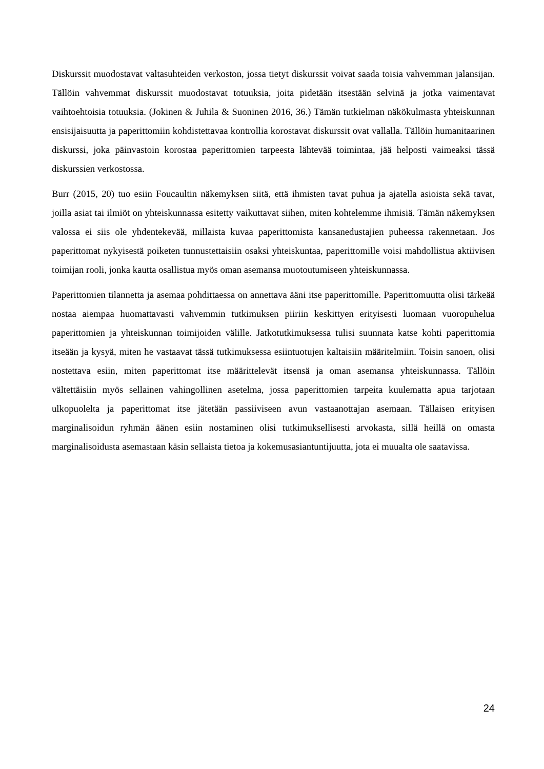Diskurssit muodostavat valtasuhteiden verkoston, jossa tietyt diskurssit voivat saada toisia vahvemman jalansijan. Tällöin vahvemmat diskurssit muodostavat totuuksia, joita pidetään itsestään selvinä ja jotka vaimentavat vaihtoehtoisia totuuksia. (Jokinen & Juhila & Suoninen 2016, 36.) Tämän tutkielman näkökulmasta yhteiskunnan ensisijaisuutta ja paperittomiin kohdistettavaa kontrollia korostavat diskurssit ovat vallalla. Tällöin humanitaarinen diskurssi, joka päinvastoin korostaa paperittomien tarpeesta lähtevää toimintaa, jää helposti vaimeaksi tässä diskurssien verkostossa.
Burr (2015, 20) tuo esiin Foucaultin näkemyksen siitä, että ihmisten tavat puhua ja ajatella asioista sekä tavat, joilla asiat tai ilmiöt on yhteiskunnassa esitetty vaikuttavat siihen, miten kohtelemme ihmisiä. Tämän näkemyksen valossa ei siis ole yhdentekevää, millaista kuvaa paperittomista kansanedustajien puheessa rakennetaan. Jos paperittomat nykyisestä poiketen tunnustettaisiin osaksi yhteiskuntaa, paperittomille voisi mahdollistua aktiivisen toimijan rooli, jonka kautta osallistua myös oman asemansa muotoutumiseen yhteiskunnassa.
Paperittomien tilannetta ja asemaa pohdittaessa on annettava ääni itse paperittomille. Paperittomuutta olisi tärkeää nostaa aiempaa huomattavasti vahvemmin tutkimuksen piiriin keskittyen erityisesti luomaan vuoropuhelua paperittomien ja yhteiskunnan toimijoiden välille. Jatkotutkimuksessa tulisi suunnata katse kohti paperittomia itseään ja kysyä, miten he vastaavat tässä tutkimuksessa esiintuotujen kaltaisiin määritelmiin. Toisin sanoen, olisi nostettava esiin, miten paperittomat itse määrittelevät itsensä ja oman asemansa yhteiskunnassa. Tällöin vältettäisiin myös sellainen vahingollinen asetelma, jossa paperittomien tarpeita kuulematta apua tarjotaan ulkopuolelta ja paperittomat itse jätetään passiiviseen avun vastaanottajan asemaan. Tällaisen erityisen marginalisoidun ryhmän äänen esiin nostaminen olisi tutkimuksellisesti arvokasta, sillä heillä on omasta marginalisoidusta asemastaan käsin sellaista tietoa ja kokemusasiantuntijuutta, jota ei muualta ole saatavissa.
24